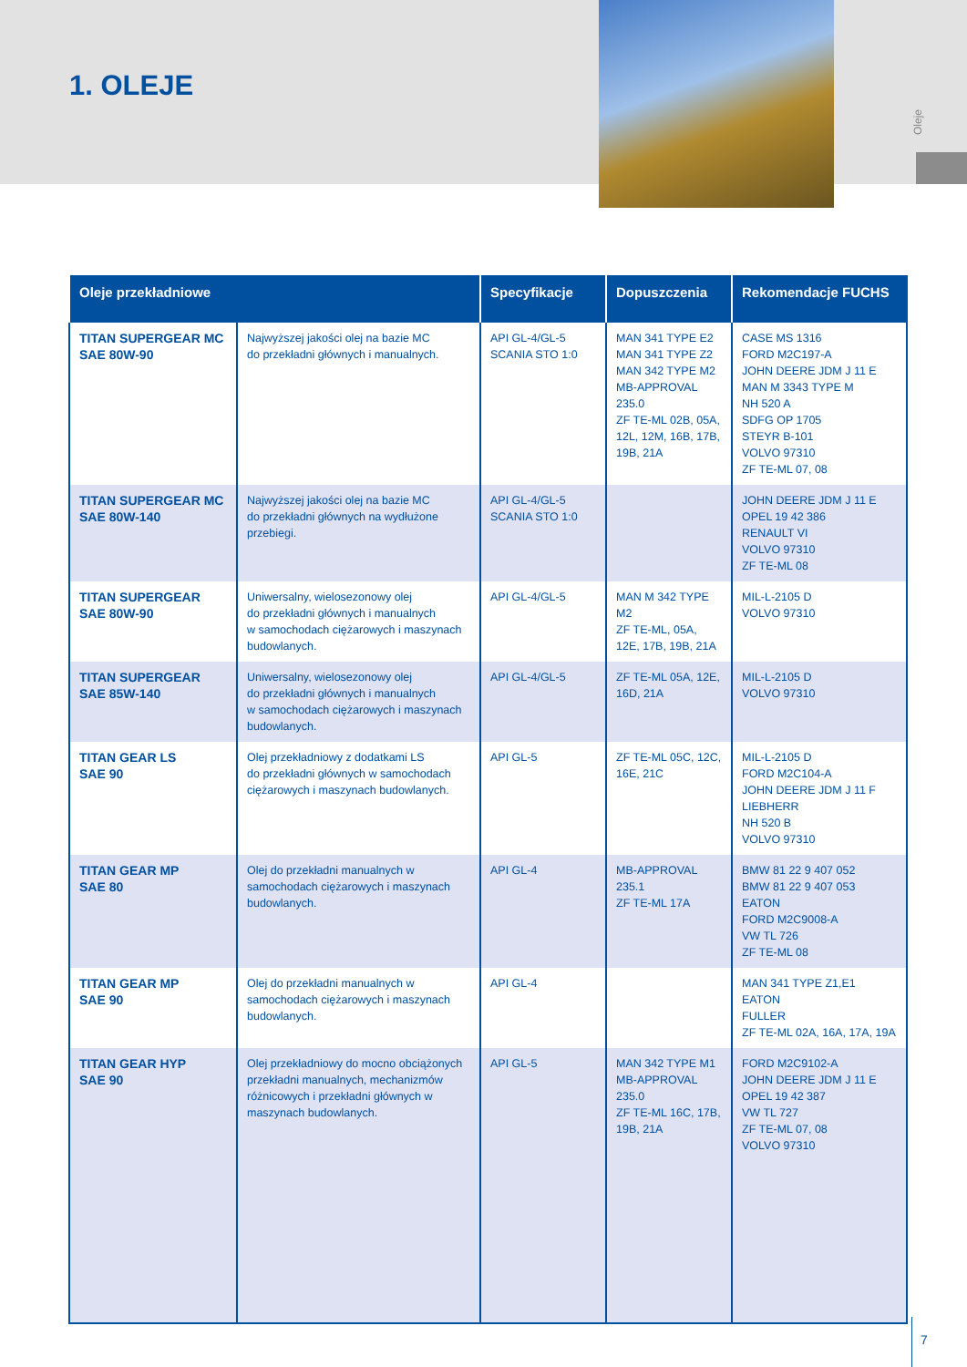Oleje
1. OLEJE
| Oleje przekładniowe | | Specyfikacje | Dopuszczenia | Rekomendacje FUCHS |
| --- | --- | --- | --- | --- |
| TITAN SUPERGEAR MC SAE 80W-90 | Najwyższej jakości olej na bazie MC do przekładni głównych i manualnych. | API GL-4/GL-5 SCANIA STO 1:0 | MAN 341 TYPE E2 MAN 341 TYPE Z2 MAN 342 TYPE M2 MB-APPROVAL 235.0 ZF TE-ML 02B, 05A, 12L, 12M, 16B, 17B, 19B, 21A | CASE MS 1316 FORD M2C197-A JOHN DEERE JDM J 11 E MAN M 3343 TYPE M NH 520 A SDFG OP 1705 STEYR B-101 VOLVO 97310 ZF TE-ML 07, 08 |
| TITAN SUPERGEAR MC SAE 80W-140 | Najwyższej jakości olej na bazie MC do przekładni głównych na wydłużone przebiegi. | API GL-4/GL-5 SCANIA STO 1:0 | | JOHN DEERE JDM J 11 E OPEL 19 42 386 RENAULT VI VOLVO 97310 ZF TE-ML 08 |
| TITAN SUPERGEAR SAE 80W-90 | Uniwersalny, wielosezonowy olej do przekładni głównych i manualnych w samochodach ciężarowych i maszynach budowlanych. | API GL-4/GL-5 | MAN M 342 TYPE M2 ZF TE-ML, 05A, 12E, 17B, 19B, 21A | MIL-L-2105 D VOLVO 97310 |
| TITAN SUPERGEAR SAE 85W-140 | Uniwersalny, wielosezonowy olej do przekładni głównych i manualnych w samochodach ciężarowych i maszynach budowlanych. | API GL-4/GL-5 | ZF TE-ML 05A, 12E, 16D, 21A | MIL-L-2105 D VOLVO 97310 |
| TITAN GEAR LS SAE 90 | Olej przekładniowy z dodatkami LS do przekładni głównych w samochodach ciężarowych i maszynach budowlanych. | API GL-5 | ZF TE-ML 05C, 12C, 16E, 21C | MIL-L-2105 D FORD M2C104-A JOHN DEERE JDM J 11 F LIEBHERR NH 520 B VOLVO 97310 |
| TITAN GEAR MP SAE 80 | Olej do przekładni manualnych w samochodach ciężarowych i maszynach budowlanych. | API GL-4 | MB-APPROVAL 235.1 ZF TE-ML 17A | BMW 81 22 9 407 052 BMW 81 22 9 407 053 EATON FORD M2C9008-A VW TL 726 ZF TE-ML 08 |
| TITAN GEAR MP SAE 90 | Olej do przekładni manualnych w samochodach ciężarowych i maszynach budowlanych. | API GL-4 | | MAN 341 TYPE Z1,E1 EATON FULLER ZF TE-ML 02A, 16A, 17A, 19A |
| TITAN GEAR HYP SAE 90 | Olej przekładniowy do mocno obciążonych przekładni manualnych, mechanizmów różnicowych i przekładni głównych w maszynach budowlanych. | API GL-5 | MAN 342 TYPE M1 MB-APPROVAL 235.0 ZF TE-ML 16C, 17B, 19B, 21A | FORD M2C9102-A JOHN DEERE JDM J 11 E OPEL 19 42 387 VW TL 727 ZF TE-ML 07, 08 VOLVO 97310 |
7